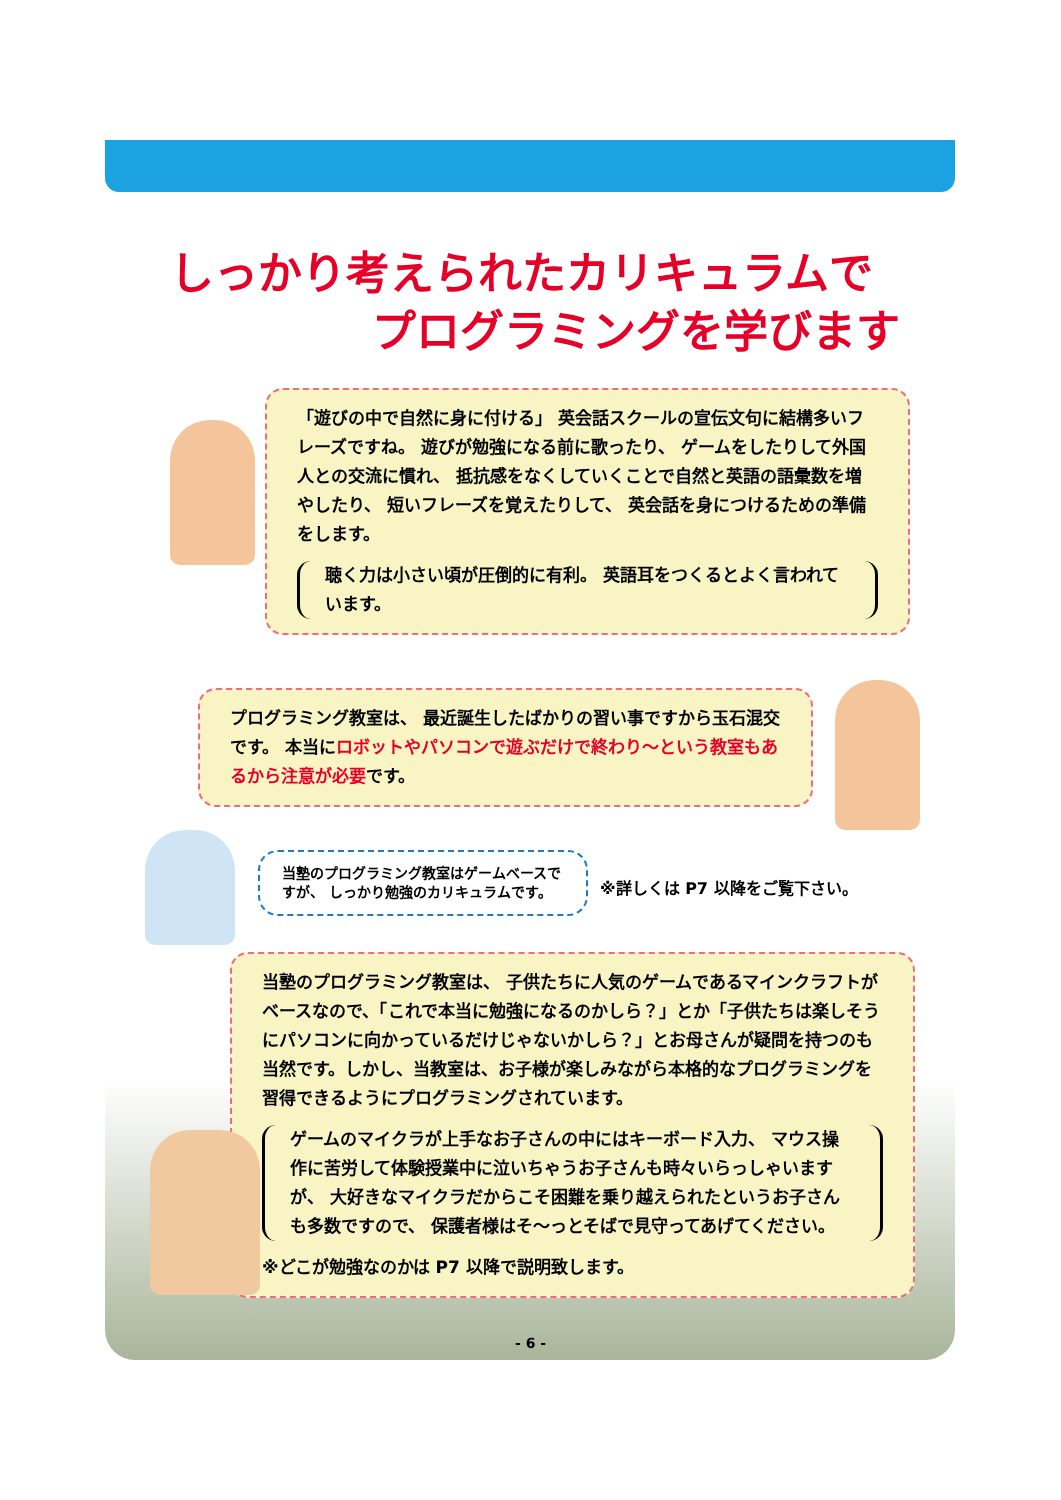しっかり考えられたカリキュラムで
プログラミングを学びます
「遊びの中で自然に身に付ける」 英会話スクールの宣伝文句に結構多いフレーズですね。 遊びが勉強になる前に歌ったり、 ゲームをしたりして外国人との交流に慣れ、 抵抗感をなくしていくことで自然と英語の語彙数を増やしたり、 短いフレーズを覚えたりして、 英会話を身につけるための準備をします。
聴く力は小さい頃が圧倒的に有利。 英語耳をつくるとよく言われています。
プログラミング教室は、 最近誕生したばかりの習い事ですから玉石混交です。 本当にロボットやパソコンで遊ぶだけで終わり～という教室もあるから注意が必要です。
当塾のプログラミング教室はゲームベースですが、 しっかり勉強のカリキュラムです。
※詳しくは P7 以降をご覧下さい。
当塾のプログラミング教室は、 子供たちに人気のゲームであるマインクラフトがベースなので、「これで本当に勉強になるのかしら？」とか「子供たちは楽しそうにパソコンに向かっているだけじゃないかしら？」とお母さんが疑問を持つのも当然です。しかし、当教室は、お子様が楽しみながら本格的なプログラミングを習得できるようにプログラミングされています。
ゲームのマイクラが上手なお子さんの中にはキーボード入力、 マウス操作に苦労して体験授業中に泣いちゃうお子さんも時々いらっしゃいますが、 大好きなマイクラだからこそ困難を乗り越えられたというお子さんも多数ですので、 保護者様はそ～っとそばで見守ってあげてください。
※どこが勉強なのかは P7 以降で説明致します。
- 6 -